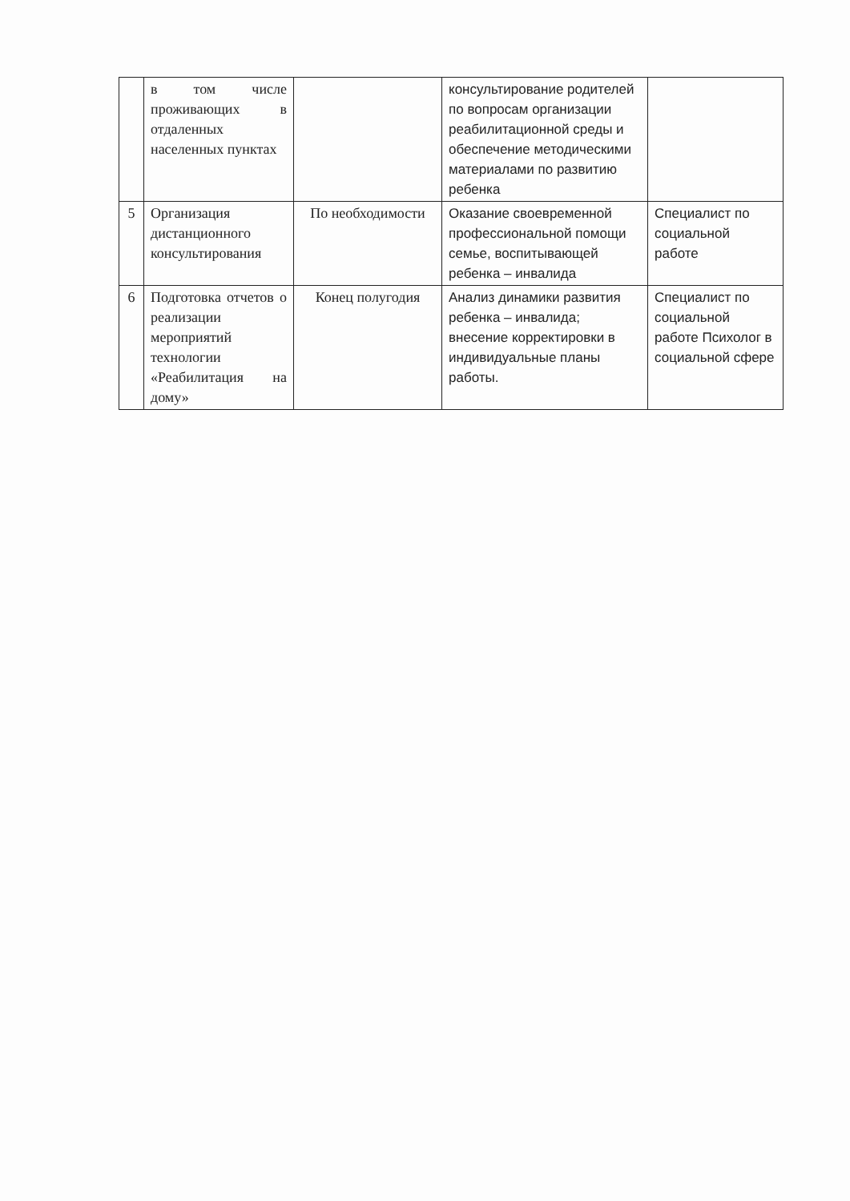| | в том числе проживающих в отдаленных населенных пунктах | | консультирование родителей по вопросам организации реабилитационной среды и обеспечение методическими материалами по развитию ребенка | |
| 5 | Организация дистанционного консультирования | По необходимости | Оказание своевременной профессиональной помощи семье, воспитывающей ребенка – инвалида | Специалист по социальной работе |
| 6 | Подготовка отчетов о реализации мероприятий технологии «Реабилитация на дому» | Конец полугодия | Анализ динамики развития ребенка – инвалида; внесение корректировки в индивидуальные планы работы. | Специалист по социальной работе Психолог в социальной сфере |